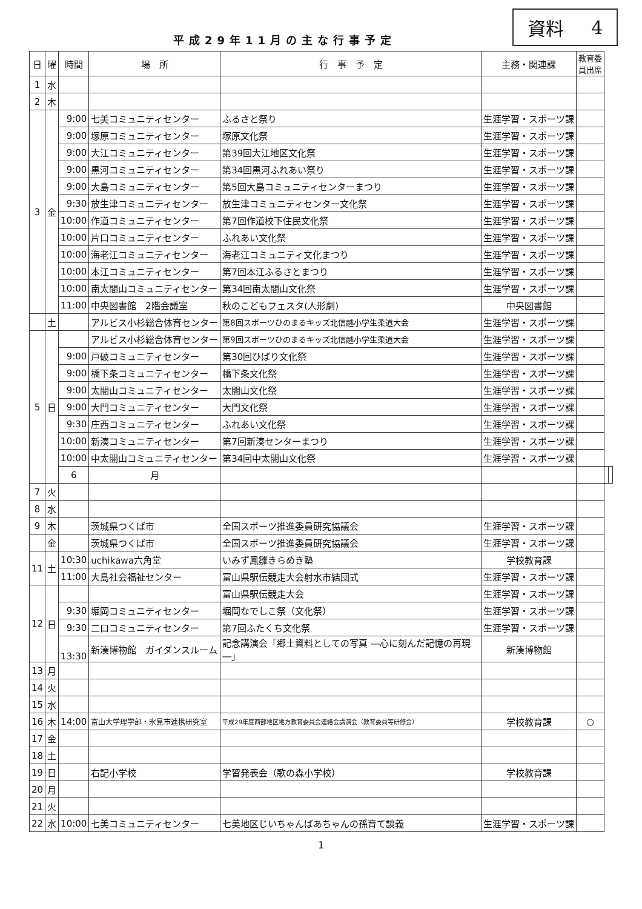資料 4
平成29年11月の主な行事予定
| 日 | 曜 | 時間 | 場 所 | 行 事 予 定 | 主務・関連課 | 教育委 員出席 | | |
| --- | --- | --- | --- | --- | --- | --- | --- | --- |
| 1 | 水 | | | | | | | |
| 2 | 木 | | | | | | | |
| 3 | 金 | 9:00 | 七美コミュニティセンター | ふるさと祭り | 生涯学習・スポーツ課 | | | |
| | | 9:00 | 塚原コミュニティセンター | 塚原文化祭 | 生涯学習・スポーツ課 | | | |
| | | 9:00 | 大江コミュニティセンター | 第39回大江地区文化祭 | 生涯学習・スポーツ課 | | | |
| | | 9:00 | 黒河コミュニティセンター | 第34回黒河ふれあい祭り | 生涯学習・スポーツ課 | | | |
| | | 9:00 | 大島コミュニティセンター | 第5回大島コミュニティセンターまつり | 生涯学習・スポーツ課 | | | |
| | | 9:30 | 放生津コミュニティセンター | 放生津コミュニティセンター文化祭 | 生涯学習・スポーツ課 | | | |
| | | 10:00 | 作道コミュニティセンター | 第7回作道校下住民文化祭 | 生涯学習・スポーツ課 | | | |
| | | 10:00 | 片口コミュニティセンター | ふれあい文化祭 | 生涯学習・スポーツ課 | | | |
| | | 10:00 | 海老江コミュニティセンター | 海老江コミュニティ文化まつり | 生涯学習・スポーツ課 | | | |
| | | 10:00 | 本江コミュニティセンター | 第7回本江ふるさとまつり | 生涯学習・スポーツ課 | | | |
| | | 10:00 | 南太閤山コミュニティセンター | 第34回南太閤山文化祭 | 生涯学習・スポーツ課 | | | |
| | | 11:00 | 中央図書館 2階会議室 | 秋のこどもフェスタ(人形劇) | 中央図書館 | | | |
| | 土 | | アルビス小杉総合体育センター | 第8回スポーツひのまるキッズ北信越小学生柔道大会 | 生涯学習・スポーツ課 | | | |
| 5 | 日 | | アルビス小杉総合体育センター | 第9回スポーツひのまるキッズ北信越小学生柔道大会 | 生涯学習・スポーツ課 | | | |
| | | 9:00 | 戸破コミュニティセンター | 第30回ひばり文化祭 | 生涯学習・スポーツ課 | | | |
| | | 9:00 | 橋下条コミュニティセンター | 橋下条文化祭 | 生涯学習・スポーツ課 | | | |
| | | 9:00 | 太閤山コミュニティセンター | 太閤山文化祭 | 生涯学習・スポーツ課 | | | |
| | | 9:00 | 大門コミュニティセンター | 大門文化祭 | 生涯学習・スポーツ課 | | | |
| | | 9:30 | 庄西コミュニティセンター | ふれあい文化祭 | 生涯学習・スポーツ課 | | | |
| | | 10:00 | 新湊コミュニティセンター | 第7回新湊センターまつり | 生涯学習・スポーツ課 | | | |
| | | 10:00 | 中太閤山コミュニティセンター | 第34回中太閤山文化祭 | 生涯学習・スポーツ課 | | | |
| | | 6 | 月 | | | | | |
| 7 | 火 | | | | | | | |
| 8 | 水 | | | | | | | |
| 9 | 木 | | 茨城県つくば市 | 全国スポーツ推進委員研究協議会 | 生涯学習・スポーツ課 | | | |
| | 金 | | 茨城県つくば市 | 全国スポーツ推進委員研究協議会 | 生涯学習・スポーツ課 | | | |
| 11 | 土 | 10:30 | uchikawa六角堂 | いみず鳳雛きらめき塾 | 学校教育課 | | | |
| | | 11:00 | 大島社会福祉センター | 富山県駅伝競走大会射水市結団式 | 生涯学習・スポーツ課 | | | |
| 12 | 日 | | | 富山県駅伝競走大会 | 生涯学習・スポーツ課 | | | |
| | | 9:30 | 堀岡コミュニティセンター | 堀岡なでしこ祭（文化祭） | 生涯学習・スポーツ課 | | | |
| | | 9:30 | 二口コミュニティセンター | 第7回ふたくち文化祭 | 生涯学習・スポーツ課 | | | |
| | | 13:30 | 新湊博物館 ガイダンスルーム | 記念講演会「郷土資料としての写真 ―心に刻んだ記憶の再現―」 | 新湊博物館 | | | |
| 13 | 月 | | | | | | | |
| 14 | 火 | | | | | | | |
| 15 | 水 | | | | | | | |
| 16 | 木 | 14:00 | 富山大学理学部・氷見市連携研究室 | 平成29年度西部地区地方教育委員会連絡会講演会（教育委員等研修会） | 学校教育課 | ○ | | |
| 17 | 金 | | | | | | | |
| 18 | 土 | | | | | | | |
| 19 | 日 | | 右記小学校 | 学習発表会（歌の森小学校） | 学校教育課 | | | |
| 20 | 月 | | | | | | | |
| 21 | 火 | | | | | | | |
| 22 | 水 | 10:00 | 七美コミュニティセンター | 七美地区じいちゃんばあちゃんの孫育て談義 | 生涯学習・スポーツ課 | | | |
1